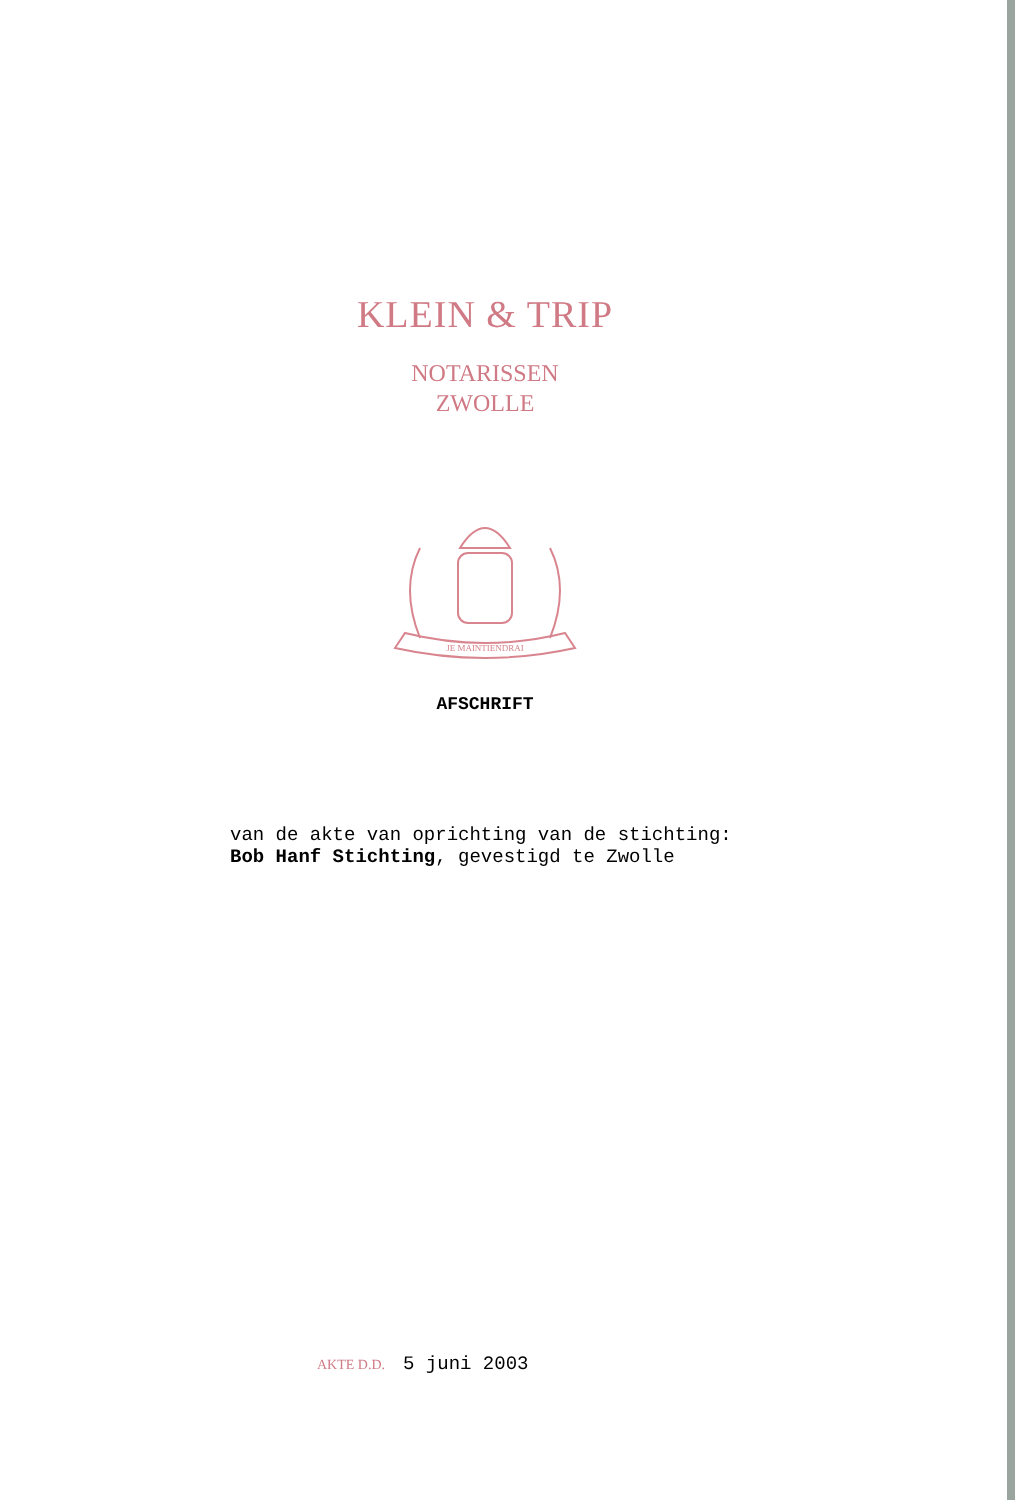KLEIN & TRIP
NOTARISSEN
ZWOLLE
JE MAINTIENDRAI
AFSCHRIFT
van de akte van oprichting van de stichting:
Bob Hanf Stichting, gevestigd te Zwolle
AKTE D.D. 5 juni 2003